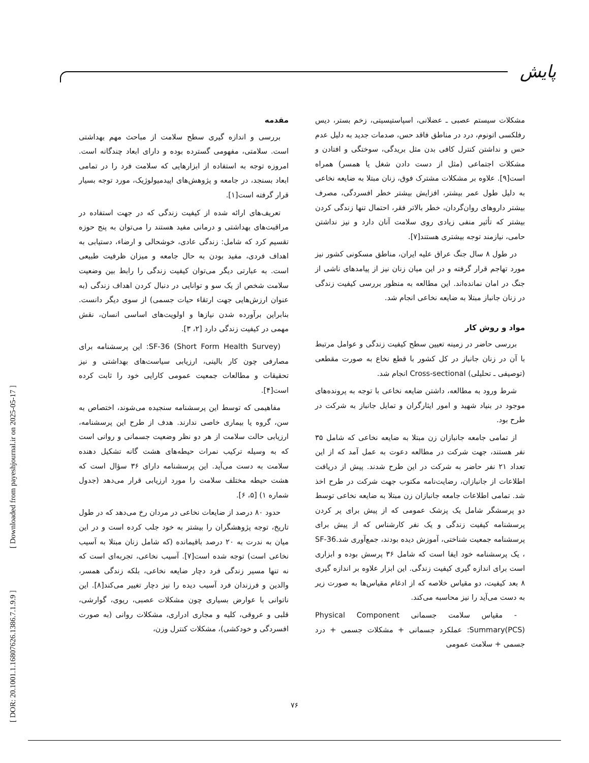پایش
[ DOR: 20.1001.1.16807626.1386.7.1.9.9 ] [ Downloaded from payeshjournal.ir on 2025-05-17 ]
مقدمه
بررسی و اندازه گیری سطح سلامت از مباحث مهم بهداشتی است. سلامتی، مفهومی گسترده بوده و دارای ابعاد چندگانه است. امروزه توجه به استفاده از ابزارهایی که سلامت فرد را در تمامی ابعاد بسنجد، در جامعه و پژوهش‌های اپیدمیولوژیک، مورد توجه بسیار قرار گرفته است[۱].
تعریف‌های ارائه شده از کیفیت زندگی که در جهت استفاده در مراقبت‌های بهداشتی و درمانی مفید هستند را می‌توان به پنج حوزه تقسیم کرد که شامل: زندگی عادی، خوشحالی و ارضاء، دستیابی به اهداف فردی، مفید بودن به حال جامعه و میزان ظرفیت طبیعی است. به عبارتی دیگر می‌توان کیفیت زندگی را رابط بین وضعیت سلامت شخص از یک سو و توانایی در دنبال کردن اهداف زندگی (به عنوان ارزش‌هایی جهت ارتقاء حیات جسمی) از سوی دیگر دانست. بنابراین برآورده شدن نیازها و اولویت‌های اساسی انسان، نقش مهمی در کیفیت زندگی دارد [۲، ۳].
SF-36 (Short Form Health Survey): این پرسشنامه برای مصارفی چون کار بالینی، ارزیابی سیاست‌های بهداشتی و نیز تحقیقات و مطالعات جمعیت عمومی کارایی خود را ثابت کرده است[۴].
مفاهیمی که توسط این پرسشنامه سنجیده می‌شوند، اختصاص به سن، گروه یا بیماری خاصی ندارند. هدف از طرح این پرسشنامه، ارزیابی حالت سلامت از هر دو نظر وضعیت جسمانی و روانی است که به وسیله ترکیب نمرات حیطه‌های هشت گانه تشکیل دهنده سلامت به دست می‌آید. این پرسشنامه دارای ۳۶ سؤال است که هشت حیطه مختلف سلامت را مورد ارزیابی قرار می‌دهد (جدول شماره ۱) [۵، ۶].
حدود ۸۰ درصد از ضایعات نخاعی در مردان رخ می‌دهد که در طول تاریخ، توجه پژوهشگران را بیشتر به خود جلب کرده است و در این میان به ندرت به ۲۰ درصد باقیمانده (که شامل زنان مبتلا به آسیب نخاعی است) توجه شده است[۷]. آسیب نخاعی، تجربه‌ای است که نه تنها مسیر زندگی فرد دچار ضایعه نخاعی، بلکه زندگی همسر، والدین و فرزندان فرد آسیب دیده را نیز دچار تغییر می‌کند[۸]. این ناتوانی با عوارض بسیاری چون مشکلات عصبی، ریوی، گوارشی، قلبی و عروقی، کلیه و مجاری ادراری، مشکلات روانی (به صورت افسردگی و خودکشی)، مشکلات کنترل وزن،
مشکلات سیستم عصبی ـ عضلانی، اسپاستیسیتی، زخم بستر، دیس رفلکسی اتونوم، درد در مناطق فاقد حس، صدمات جدید به دلیل عدم حس و نداشتن کنترل کافی بدن مثل بریدگی، سوختگی و افتادن و مشکلات اجتماعی (مثل از دست دادن شغل یا همسر) همراه است[۹]. علاوه بر مشکلات مشترک فوق، زنان مبتلا به ضایعه نخاعی به دلیل طول عمر بیشتر، افزایش بیشتر خطر افسردگی، مصرف بیشتر داروهای روان‌گردان، خطر بالاتر فقر، احتمال تنها زندگی کردن بیشتر که تأثیر منفی زیادی روی سلامت آنان دارد و نیز نداشتن حامی، نیازمند توجه بیشتری هستند[۷].
در طول ۸ سال جنگ عراق علیه ایران، مناطق مسکونی کشور نیز مورد تهاجم قرار گرفته و در این میان زنان نیز از پیامدهای ناشی از جنگ در امان نمانده‌اند. این مطالعه به منظور بررسی کیفیت زندگی در زنان جانباز مبتلا به ضایعه نخاعی انجام شد.
مواد و روش کار
بررسی حاضر در زمینه تعیین سطح کیفیت زندگی و عوامل مرتبط با آن در زنان جانباز در کل کشور با قطع نخاع به صورت مقطعی (توصیفی ـ تحلیلی) Cross-sectional انجام شد.
شرط ورود به مطالعه، داشتن ضایعه نخاعی با توجه به پرونده‌های موجود در بنیاد شهید و امور ایثارگران و تمایل جانباز به شرکت در طرح بود.
از تمامی جامعه جانبازان زن مبتلا به ضایعه نخاعی که شامل ۳۵ نفر هستند، جهت شرکت در مطالعه دعوت به عمل آمد که از این تعداد ۲۱ نفر حاضر به شرکت در این طرح شدند. پیش از دریافت اطلاعات از جانبازان، رضایت‌نامه مکتوب جهت شرکت در طرح اخذ شد. تمامی اطلاعات جامعه جانبازان زن مبتلا به ضایعه نخاعی توسط دو پرسشگر شامل یک پزشک عمومی که از پیش برای پر کردن پرسشنامه کیفیت زندگی و یک نفر کارشناس که از پیش برای پرسشنامه جمعیت شناختی، آموزش دیده بودند، جمع‌آوری شد.SF-36 ، یک پرسشنامه خود ایفا است که شامل ۳۶ پرسش بوده و ابزاری است برای اندازه گیری کیفیت زندگی. این ابزار علاوه بر اندازه گیری ۸ بعد کیفیت، دو مقیاس خلاصه که از ادغام مقیاس‌ها به صورت زیر به دست می‌آید را نیز محاسبه می‌کند.
- مقیاس سلامت جسمانی Physical Component Summary(PCS): عملکرد جسمانی + مشکلات جسمی + درد جسمی + سلامت عمومی
۷۶